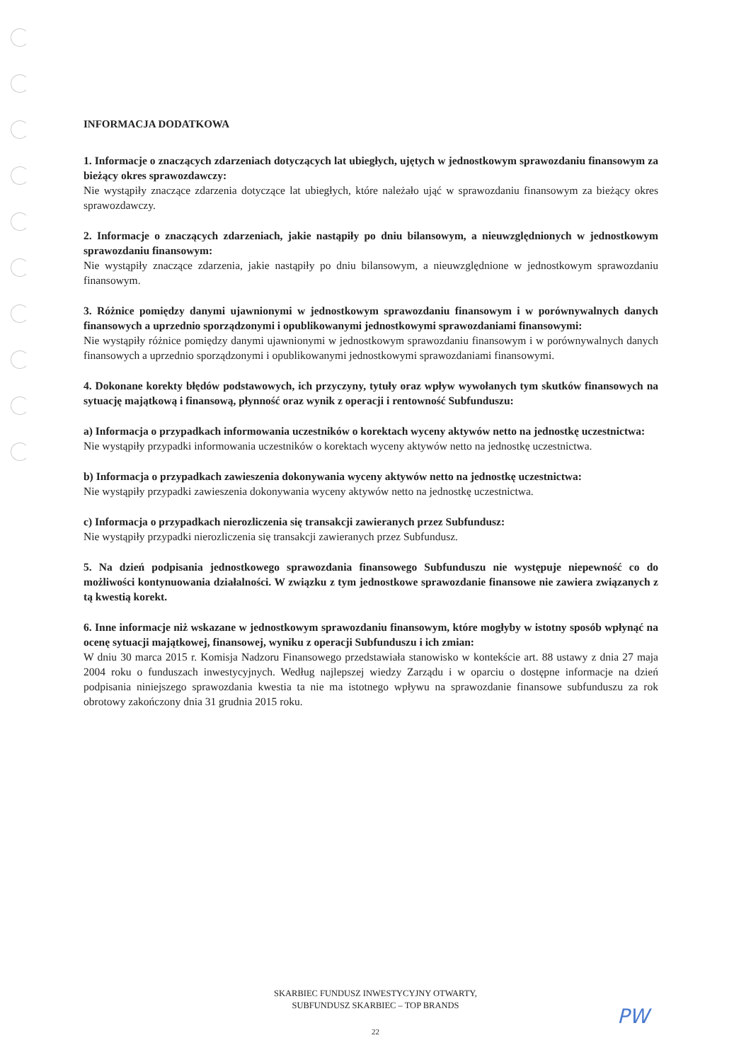INFORMACJA DODATKOWA
1. Informacje o znaczących zdarzeniach dotyczących lat ubiegłych, ujętych w jednostkowym sprawozdaniu finansowym za bieżący okres sprawozdawczy:
Nie wystąpiły znaczące zdarzenia dotyczące lat ubiegłych, które należało ująć w sprawozdaniu finansowym za bieżący okres sprawozdawczy.
2. Informacje o znaczących zdarzeniach, jakie nastąpiły po dniu bilansowym, a nieuwzględnionych w jednostkowym sprawozdaniu finansowym:
Nie wystąpiły znaczące zdarzenia, jakie nastąpiły po dniu bilansowym, a nieuwzględnione w jednostkowym sprawozdaniu finansowym.
3. Różnice pomiędzy danymi ujawnionymi w jednostkowym sprawozdaniu finansowym i w porównywalnych danych finansowych a uprzednio sporządzonymi i opublikowanymi jednostkowymi sprawozdaniami finansowymi:
Nie wystąpiły różnice pomiędzy danymi ujawnionymi w jednostkowym sprawozdaniu finansowym i w porównywalnych danych finansowych a uprzednio sporządzonymi i opublikowanymi jednostkowymi sprawozdaniami finansowymi.
4. Dokonane korekty błędów podstawowych, ich przyczyny, tytuły oraz wpływ wywołanych tym skutków finansowych na sytuację majątkową i finansową, płynność oraz wynik z operacji i rentowność Subfunduszu:
a) Informacja o przypadkach informowania uczestników o korektach wyceny aktywów netto na jednostkę uczestnictwa:
Nie wystąpiły przypadki informowania uczestników o korektach wyceny aktywów netto na jednostkę uczestnictwa.
b) Informacja o przypadkach zawieszenia dokonywania wyceny aktywów netto na jednostkę uczestnictwa:
Nie wystąpiły przypadki zawieszenia dokonywania wyceny aktywów netto na jednostkę uczestnictwa.
c) Informacja o przypadkach nierozliczenia się transakcji zawieranych przez Subfundusz:
Nie wystąpiły przypadki nierozliczenia się transakcji zawieranych przez Subfundusz.
5. Na dzień podpisania jednostkowego sprawozdania finansowego Subfunduszu nie występuje niepewność co do możliwości kontynuowania działalności. W związku z tym jednostkowe sprawozdanie finansowe nie zawiera związanych z tą kwestią korekt.
6. Inne informacje niż wskazane w jednostkowym sprawozdaniu finansowym, które mogłyby w istotny sposób wpłynąć na ocenę sytuacji majątkowej, finansowej, wyniku z operacji Subfunduszu i ich zmian:
W dniu 30 marca 2015 r. Komisja Nadzoru Finansowego przedstawiała stanowisko w kontekście art. 88 ustawy z dnia 27 maja 2004 roku o funduszach inwestycyjnych. Według najlepszej wiedzy Zarządu i w oparciu o dostępne informacje na dzień podpisania niniejszego sprawozdania kwestia ta nie ma istotnego wpływu na sprawozdanie finansowe subfunduszu za rok obrotowy zakończony dnia 31 grudnia 2015 roku.
SKARBIEC FUNDUSZ INWESTYCYJNY OTWARTY,
SUBFUNDUSZ SKARBIEC – TOP BRANDS
22 PW